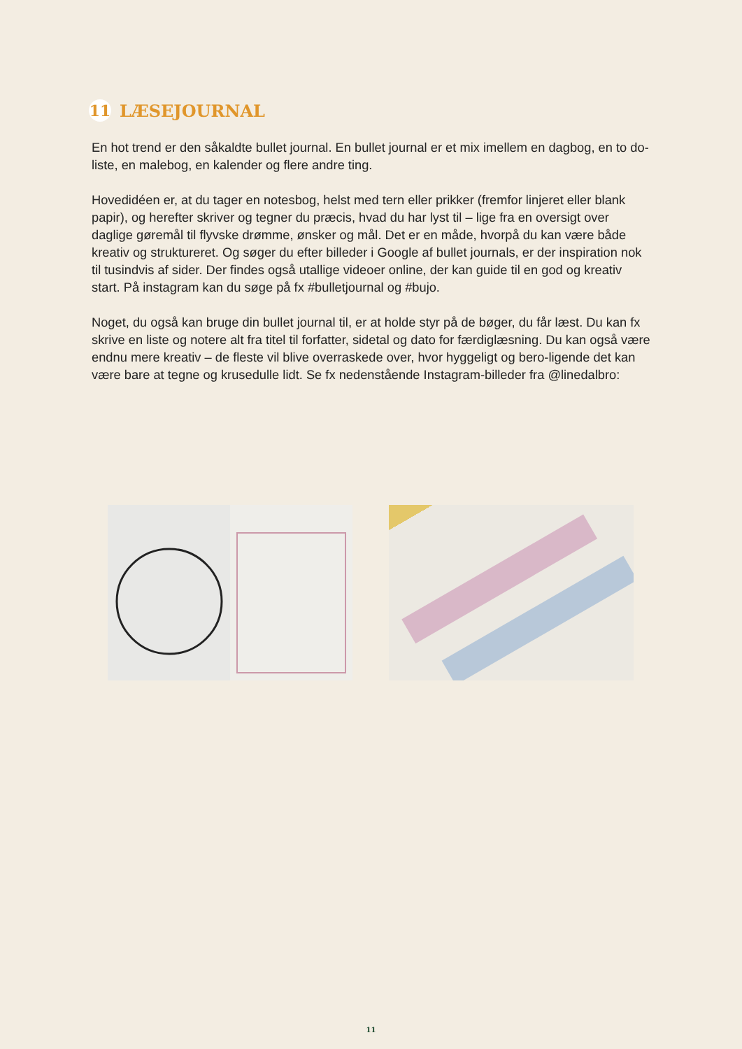11
LÆSEJOURNAL
En hot trend er den såkaldte bullet journal. En bullet journal er et mix imellem en dagbog, en to do-liste, en malebog, en kalender og flere andre ting.
Hovedidéen er, at du tager en notesbog, helst med tern eller prikker (fremfor linjeret eller blank papir), og herefter skriver og tegner du præcis, hvad du har lyst til – lige fra en oversigt over daglige gøremål til flyvske drømme, ønsker og mål. Det er en måde, hvorpå du kan være både kreativ og struktureret. Og søger du efter billeder i Google af bullet journals, er der inspiration nok til tusindvis af sider. Der findes også utallige videoer online, der kan guide til en god og kreativ start. På instagram kan du søge på fx #bulletjournal og #bujo.
Noget, du også kan bruge din bullet journal til, er at holde styr på de bøger, du får læst. Du kan fx skrive en liste og notere alt fra titel til forfatter, sidetal og dato for færdiglæsning. Du kan også være endnu mere kreativ – de fleste vil blive overraskede over, hvor hyggeligt og bero-ligende det kan være bare at tegne og krusedulle lidt. Se fx nedenstående Instagram-billeder fra @linedalbro:
11